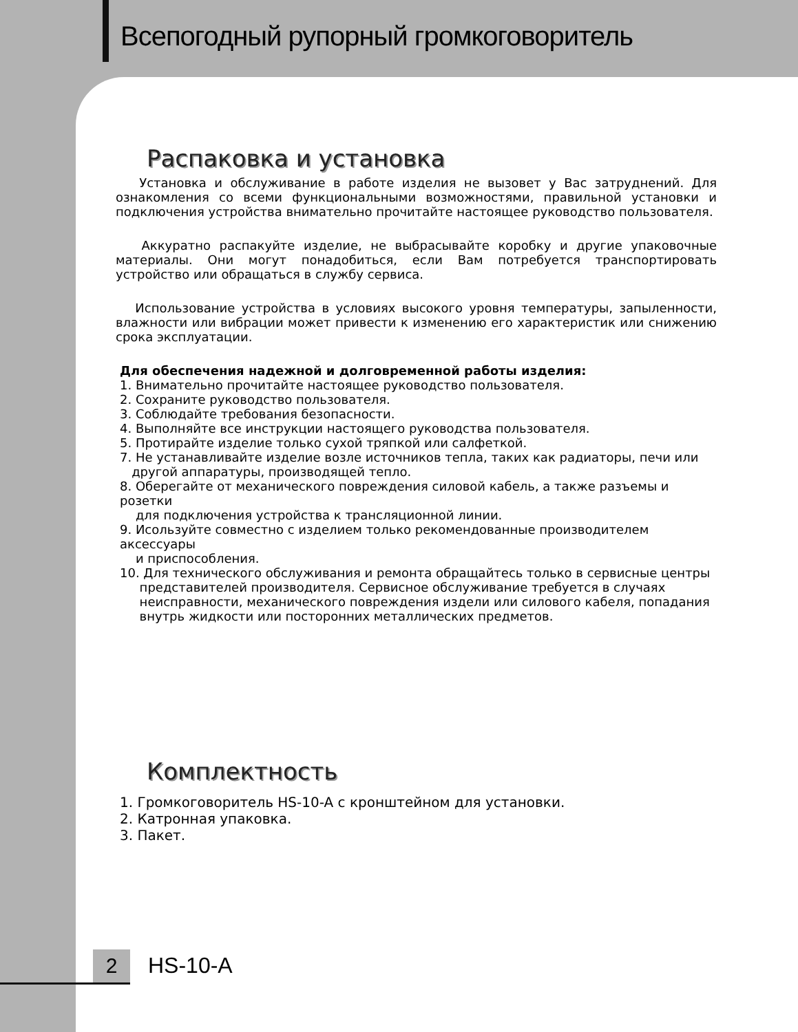Всепогодный рупорный громкоговоритель
Распаковка и установка
Установка и обслуживание в работе изделия не вызовет у Вас затруднений. Для ознакомления со всеми функциональными возможностями, правильной установки и подключения устройства внимательно прочитайте настоящее руководство пользователя.
Аккуратно распакуйте изделие, не выбрасывайте коробку и другие упаковочные материалы. Они могут понадобиться, если Вам потребуется транспортировать устройство или обращаться в службу сервиса.
Использование устройства в условиях высокого уровня температуры, запыленности, влажности или вибрации может привести к изменению его характеристик или снижению срока эксплуатации.
Для обеспечения надежной и долговременной работы изделия:
1. Внимательно прочитайте настоящее руководство пользователя.
2. Сохраните руководство пользователя.
3. Соблюдайте требования безопасности.
4. Выполняйте все инструкции настоящего руководства пользователя.
5. Протирайте изделие только сухой тряпкой или салфеткой.
7. Не устанавливайте изделие возле источников тепла, таких как радиаторы, печи или
другой аппаратуры, производящей тепло.
8. Оберегайте от механического повреждения силовой кабель, а также разъемы и розетки
для подключения устройства к трансляционной линии.
9. Исользуйте совместно с изделием только рекомендованные производителем аксессуары
и приспособления.
10. Для технического обслуживания и ремонта обращайтесь только в сервисные центры
представителей производителя. Сервисное обслуживание требуется в случаях
неисправности, механического повреждения издели или силового кабеля, попадания
внутрь жидкости или посторонних металлических предметов.
Комплектность
1. Громкоговоритель HS-10-A с кронштейном для установки.
2. Катронная упаковка.
3. Пакет.
2 HS-10-A